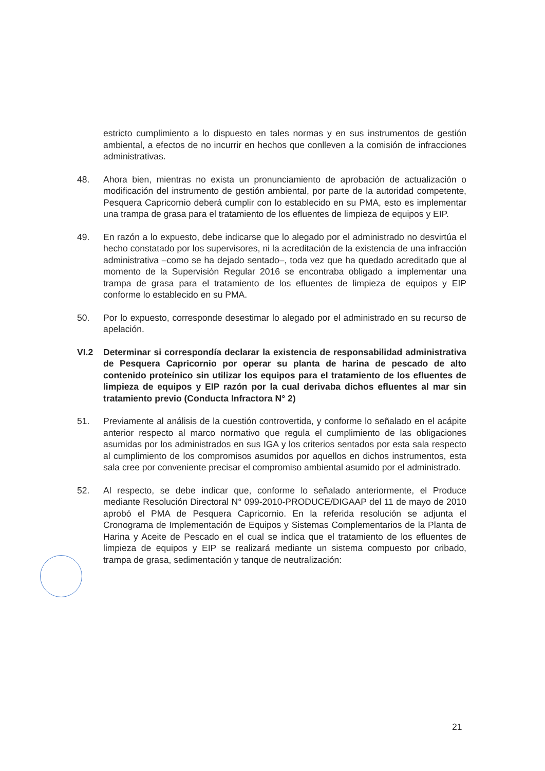estricto cumplimiento a lo dispuesto en tales normas y en sus instrumentos de gestión ambiental, a efectos de no incurrir en hechos que conlleven a la comisión de infracciones administrativas.
48. Ahora bien, mientras no exista un pronunciamiento de aprobación de actualización o modificación del instrumento de gestión ambiental, por parte de la autoridad competente, Pesquera Capricornio deberá cumplir con lo establecido en su PMA, esto es implementar una trampa de grasa para el tratamiento de los efluentes de limpieza de equipos y EIP.
49. En razón a lo expuesto, debe indicarse que lo alegado por el administrado no desvirtúa el hecho constatado por los supervisores, ni la acreditación de la existencia de una infracción administrativa –como se ha dejado sentado–, toda vez que ha quedado acreditado que al momento de la Supervisión Regular 2016 se encontraba obligado a implementar una trampa de grasa para el tratamiento de los efluentes de limpieza de equipos y EIP conforme lo establecido en su PMA.
50. Por lo expuesto, corresponde desestimar lo alegado por el administrado en su recurso de apelación.
VI.2 Determinar si correspondía declarar la existencia de responsabilidad administrativa de Pesquera Capricornio por operar su planta de harina de pescado de alto contenido proteínico sin utilizar los equipos para el tratamiento de los efluentes de limpieza de equipos y EIP razón por la cual derivaba dichos efluentes al mar sin tratamiento previo (Conducta Infractora N° 2)
51. Previamente al análisis de la cuestión controvertida, y conforme lo señalado en el acápite anterior respecto al marco normativo que regula el cumplimiento de las obligaciones asumidas por los administrados en sus IGA y los criterios sentados por esta sala respecto al cumplimiento de los compromisos asumidos por aquellos en dichos instrumentos, esta sala cree por conveniente precisar el compromiso ambiental asumido por el administrado.
52. Al respecto, se debe indicar que, conforme lo señalado anteriormente, el Produce mediante Resolución Directoral N° 099-2010-PRODUCE/DIGAAP del 11 de mayo de 2010 aprobó el PMA de Pesquera Capricornio. En la referida resolución se adjunta el Cronograma de Implementación de Equipos y Sistemas Complementarios de la Planta de Harina y Aceite de Pescado en el cual se indica que el tratamiento de los efluentes de limpieza de equipos y EIP se realizará mediante un sistema compuesto por cribado, trampa de grasa, sedimentación y tanque de neutralización:
21